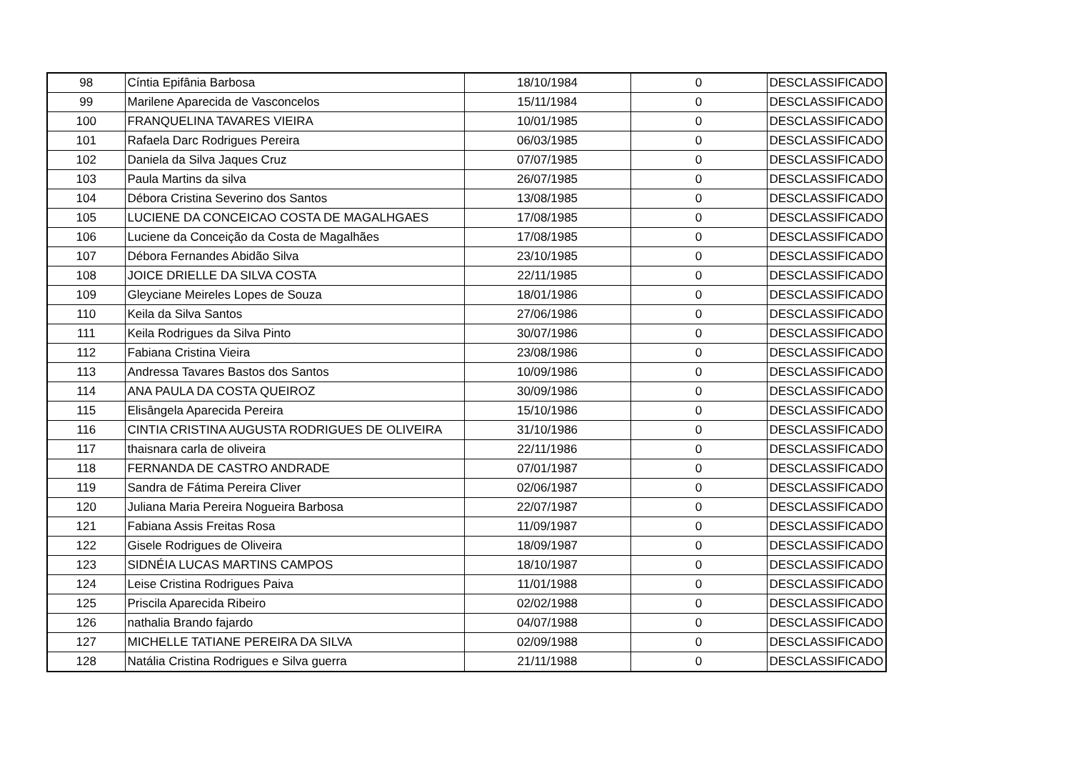| 98 | Cíntia Epifânia Barbosa | 18/10/1984 | 0 | DESCLASSIFICADO |
| 99 | Marilene Aparecida de Vasconcelos | 15/11/1984 | 0 | DESCLASSIFICADO |
| 100 | FRANQUELINA TAVARES VIEIRA | 10/01/1985 | 0 | DESCLASSIFICADO |
| 101 | Rafaela Darc Rodrigues Pereira | 06/03/1985 | 0 | DESCLASSIFICADO |
| 102 | Daniela da Silva Jaques Cruz | 07/07/1985 | 0 | DESCLASSIFICADO |
| 103 | Paula Martins da silva | 26/07/1985 | 0 | DESCLASSIFICADO |
| 104 | Débora Cristina Severino dos Santos | 13/08/1985 | 0 | DESCLASSIFICADO |
| 105 | LUCIENE DA CONCEICAO COSTA DE MAGALHGAES | 17/08/1985 | 0 | DESCLASSIFICADO |
| 106 | Luciene da Conceição da Costa de Magalhães | 17/08/1985 | 0 | DESCLASSIFICADO |
| 107 | Débora Fernandes Abidão Silva | 23/10/1985 | 0 | DESCLASSIFICADO |
| 108 | JOICE DRIELLE DA SILVA COSTA | 22/11/1985 | 0 | DESCLASSIFICADO |
| 109 | Gleyciane Meireles Lopes de Souza | 18/01/1986 | 0 | DESCLASSIFICADO |
| 110 | Keila da Silva Santos | 27/06/1986 | 0 | DESCLASSIFICADO |
| 111 | Keila Rodrigues da Silva Pinto | 30/07/1986 | 0 | DESCLASSIFICADO |
| 112 | Fabiana Cristina Vieira | 23/08/1986 | 0 | DESCLASSIFICADO |
| 113 | Andressa Tavares Bastos dos Santos | 10/09/1986 | 0 | DESCLASSIFICADO |
| 114 | ANA PAULA DA COSTA QUEIROZ | 30/09/1986 | 0 | DESCLASSIFICADO |
| 115 | Elisângela Aparecida Pereira | 15/10/1986 | 0 | DESCLASSIFICADO |
| 116 | CINTIA CRISTINA AUGUSTA RODRIGUES DE OLIVEIRA | 31/10/1986 | 0 | DESCLASSIFICADO |
| 117 | thaisnara carla de oliveira | 22/11/1986 | 0 | DESCLASSIFICADO |
| 118 | FERNANDA DE CASTRO ANDRADE | 07/01/1987 | 0 | DESCLASSIFICADO |
| 119 | Sandra de Fátima Pereira Cliver | 02/06/1987 | 0 | DESCLASSIFICADO |
| 120 | Juliana Maria Pereira Nogueira Barbosa | 22/07/1987 | 0 | DESCLASSIFICADO |
| 121 | Fabiana Assis Freitas Rosa | 11/09/1987 | 0 | DESCLASSIFICADO |
| 122 | Gisele Rodrigues de Oliveira | 18/09/1987 | 0 | DESCLASSIFICADO |
| 123 | SIDNÉIA LUCAS MARTINS CAMPOS | 18/10/1987 | 0 | DESCLASSIFICADO |
| 124 | Leise Cristina Rodrigues Paiva | 11/01/1988 | 0 | DESCLASSIFICADO |
| 125 | Priscila Aparecida Ribeiro | 02/02/1988 | 0 | DESCLASSIFICADO |
| 126 | nathalia Brando fajardo | 04/07/1988 | 0 | DESCLASSIFICADO |
| 127 | MICHELLE TATIANE PEREIRA DA SILVA | 02/09/1988 | 0 | DESCLASSIFICADO |
| 128 | Natália Cristina Rodrigues e Silva guerra | 21/11/1988 | 0 | DESCLASSIFICADO |